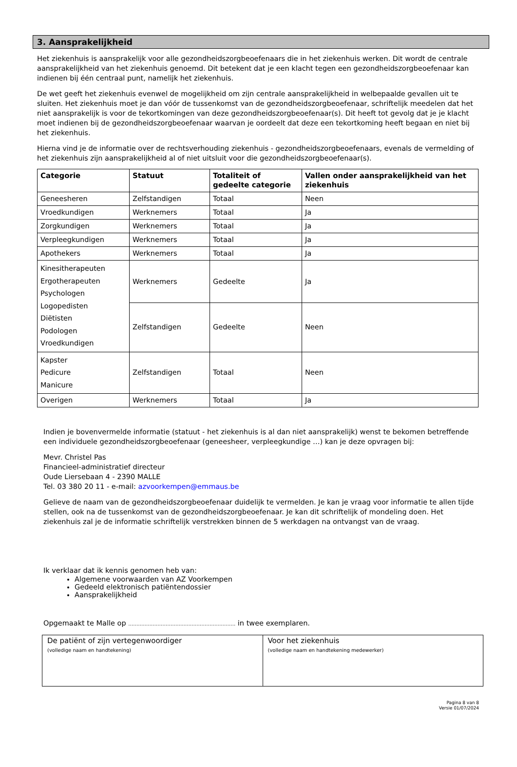3. Aansprakelijkheid
Het ziekenhuis is aansprakelijk voor alle gezondheidszorgbeoefenaars die in het ziekenhuis werken. Dit wordt de centrale aansprakelijkheid van het ziekenhuis genoemd. Dit betekent dat je een klacht tegen een gezondheidszorgbeoefenaar kan indienen bij één centraal punt, namelijk het ziekenhuis.
De wet geeft het ziekenhuis evenwel de mogelijkheid om zijn centrale aansprakelijkheid in welbepaalde gevallen uit te sluiten. Het ziekenhuis moet je dan vóór de tussenkomst van de gezondheidszorgbeoefenaar, schriftelijk meedelen dat het niet aansprakelijk is voor de tekortkomingen van deze gezondheidszorgbeoefenaar(s). Dit heeft tot gevolg dat je je klacht moet indienen bij de gezondheidszorgbeoefenaar waarvan je oordeelt dat deze een tekortkoming heeft begaan en niet bij het ziekenhuis.
Hierna vind je de informatie over de rechtsverhouding ziekenhuis - gezondheidszorgbeoefenaars, evenals de vermelding of het ziekenhuis zijn aansprakelijkheid al of niet uitsluit voor die gezondheidszorgbeoefenaar(s).
| Categorie | Statuut | Totaliteit of gedeelte categorie | Vallen onder aansprakelijkheid van het ziekenhuis |
| --- | --- | --- | --- |
| Geneesheren | Zelfstandigen | Totaal | Neen |
| Vroedkundigen | Werknemers | Totaal | Ja |
| Zorgkundigen | Werknemers | Totaal | Ja |
| Verpleegkundigen | Werknemers | Totaal | Ja |
| Apothekers | Werknemers | Totaal | Ja |
| Kinesitherapeuten Ergotherapeuten Psychologen Logopedisten Diëtisten Podologen Vroedkundigen | Werknemers | Gedeelte | Ja |
| | Zelfstandigen | Gedeelte | Neen |
| Kapster Pedicure Manicure | Zelfstandigen | Totaal | Neen |
| Overigen | Werknemers | Totaal | Ja |
Indien je bovenvermelde informatie (statuut - het ziekenhuis is al dan niet aansprakelijk) wenst te bekomen betreffende een individuele gezondheidszorgbeoefenaar (geneesheer, verpleegkundige …) kan je deze opvragen bij:
Mevr. Christel Pas
Financieel-administratief directeur
Oude Liersebaan 4 - 2390 MALLE
Tel. 03 380 20 11 - e-mail: azvoorkempen@emmaus.be
Gelieve de naam van de gezondheidszorgbeoefenaar duidelijk te vermelden. Je kan je vraag voor informatie te allen tijde stellen, ook na de tussenkomst van de gezondheidszorgbeoefenaar. Je kan dit schriftelijk of mondeling doen. Het ziekenhuis zal je de informatie schriftelijk verstrekken binnen de 5 werkdagen na ontvangst van de vraag.
Ik verklaar dat ik kennis genomen heb van:
Algemene voorwaarden van AZ Voorkempen
Gedeeld elektronisch patiëntendossier
Aansprakelijkheid
Opgemaakt te Malle op ………………………………………………………… in twee exemplaren.
| De patiënt of zijn vertegenwoordiger (volledige naam en handtekening) | Voor het ziekenhuis (volledige naam en handtekening medewerker) |
Pagina 8 van 8
Versie 01/07/2024